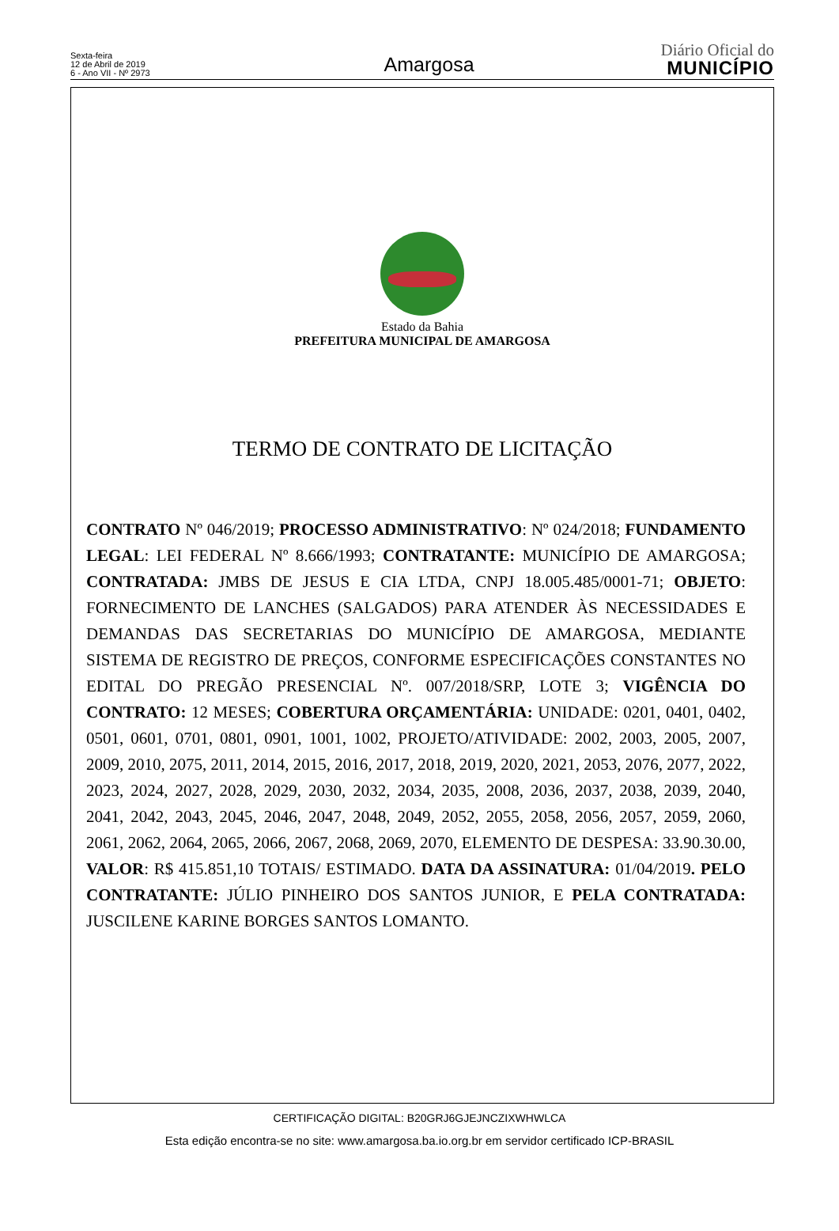Sexta-feira
12 de Abril de 2019
6 - Ano VII - Nº 2973
Amargosa
Diário Oficial do
MUNICÍPIO
Estado da Bahia
PREFEITURA MUNICIPAL DE AMARGOSA
TERMO DE CONTRATO DE LICITAÇÃO
CONTRATO Nº 046/2019; PROCESSO ADMINISTRATIVO: Nº 024/2018; FUNDAMENTO LEGAL: LEI FEDERAL Nº 8.666/1993; CONTRATANTE: MUNICÍPIO DE AMARGOSA; CONTRATADA: JMBS DE JESUS E CIA LTDA, CNPJ 18.005.485/0001-71; OBJETO: FORNECIMENTO DE LANCHES (SALGADOS) PARA ATENDER ÀS NECESSIDADES E DEMANDAS DAS SECRETARIAS DO MUNICÍPIO DE AMARGOSA, MEDIANTE SISTEMA DE REGISTRO DE PREÇOS, CONFORME ESPECIFICAÇÕES CONSTANTES NO EDITAL DO PREGÃO PRESENCIAL Nº. 007/2018/SRP, LOTE 3; VIGÊNCIA DO CONTRATO: 12 MESES; COBERTURA ORÇAMENTÁRIA: UNIDADE: 0201, 0401, 0402, 0501, 0601, 0701, 0801, 0901, 1001, 1002, PROJETO/ATIVIDADE: 2002, 2003, 2005, 2007, 2009, 2010, 2075, 2011, 2014, 2015, 2016, 2017, 2018, 2019, 2020, 2021, 2053, 2076, 2077, 2022, 2023, 2024, 2027, 2028, 2029, 2030, 2032, 2034, 2035, 2008, 2036, 2037, 2038, 2039, 2040, 2041, 2042, 2043, 2045, 2046, 2047, 2048, 2049, 2052, 2055, 2058, 2056, 2057, 2059, 2060, 2061, 2062, 2064, 2065, 2066, 2067, 2068, 2069, 2070, ELEMENTO DE DESPESA: 33.90.30.00, VALOR: R$ 415.851,10 TOTAIS/ ESTIMADO. DATA DA ASSINATURA: 01/04/2019. PELO CONTRATANTE: JÚLIO PINHEIRO DOS SANTOS JUNIOR, E PELA CONTRATADA: JUSCILENE KARINE BORGES SANTOS LOMANTO.
CERTIFICAÇÃO DIGITAL: B20GRJ6GJEJNCZIXWHWLCA
Esta edição encontra-se no site: www.amargosa.ba.io.org.br em servidor certificado ICP-BRASIL